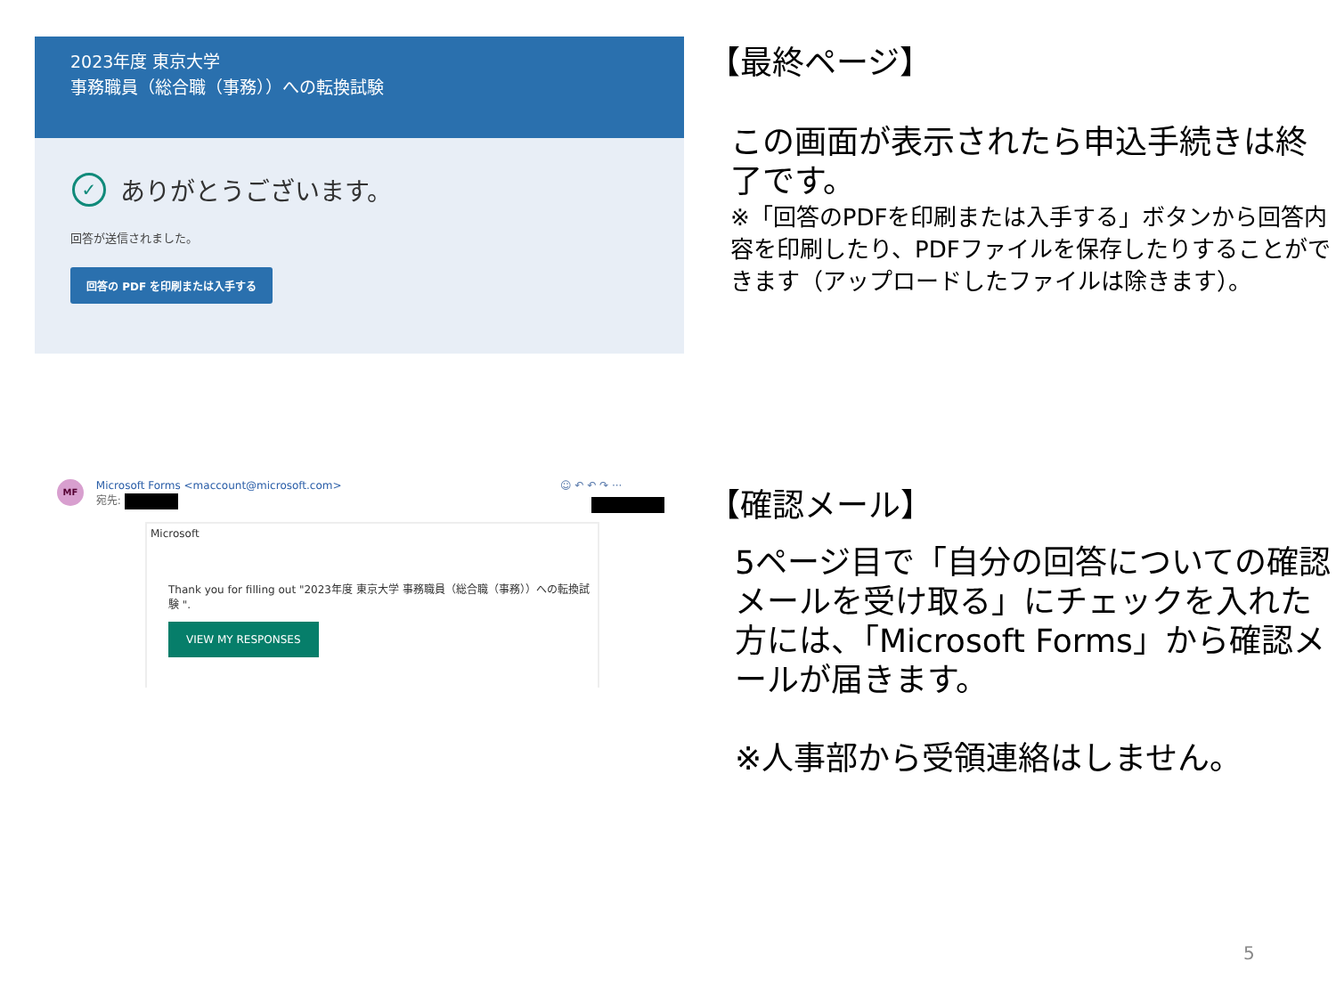2023年度 東京大学
事務職員（総合職（事務））への転換試験
✓ ありがとうございます。
回答が送信されました。
回答の PDF を印刷または入手する
【最終ページ】
この画面が表示されたら申込手続きは終了です。
※「回答のPDFを印刷または入手する」ボタンから回答内容を印刷したり、PDFファイルを保存したりすることができます（アップロードしたファイルは除きます）。
MF Microsoft Forms <maccount@microsoft.com>
宛先:
☺ ↶ ↶ ↷ ···
Microsoft
Thank you for filling out "2023年度 東京大学 事務職員（総合職（事務））への転換試験 ".
VIEW MY RESPONSES
【確認メール】
5ページ目で「自分の回答についての確認メールを受け取る」にチェックを入れた方には、「Microsoft Forms」から確認メールが届きます。
※人事部から受領連絡はしません。
5